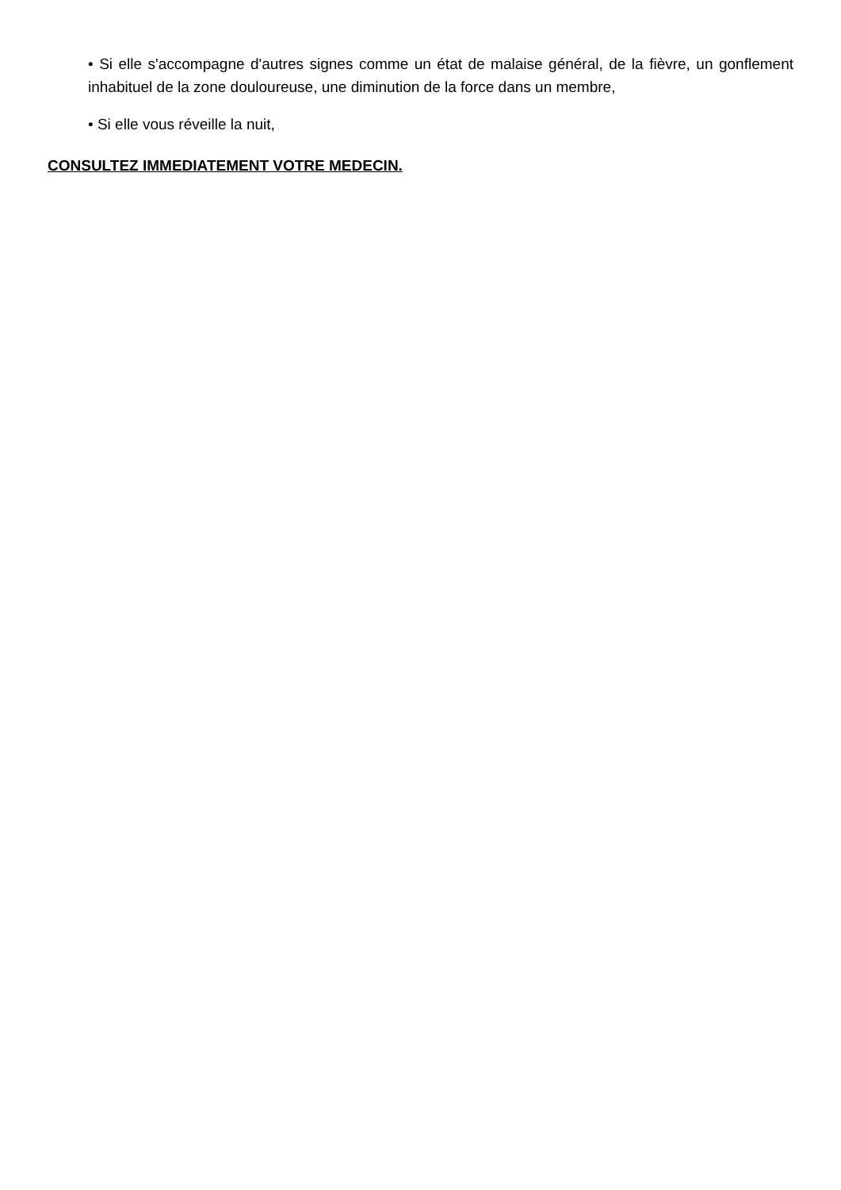• Si elle s'accompagne d'autres signes comme un état de malaise général, de la fièvre, un gonflement inhabituel de la zone douloureuse, une diminution de la force dans un membre,
• Si elle vous réveille la nuit,
CONSULTEZ IMMEDIATEMENT VOTRE MEDECIN.